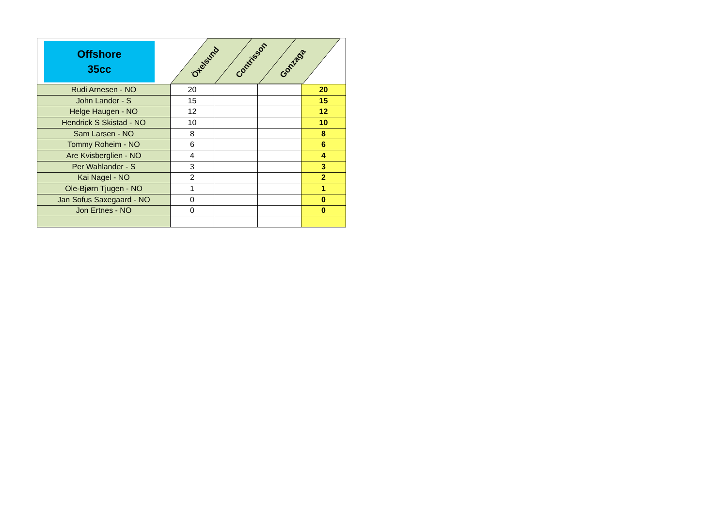Offshore
35cc
Öxelsund Contrisson Gonzaga
| Rudi Arnesen - NO | 20 | | | 20 |
| John Lander - S | 15 | | | 15 |
| Helge Haugen - NO | 12 | | | 12 |
| Hendrick S Skistad - NO | 10 | | | 10 |
| Sam Larsen - NO | 8 | | | 8 |
| Tommy Roheim - NO | 6 | | | 6 |
| Are Kvisberglien - NO | 4 | | | 4 |
| Per Wahlander - S | 3 | | | 3 |
| Kai Nagel - NO | 2 | | | 2 |
| Ole-Bjørn Tjugen - NO | 1 | | | 1 |
| Jan Sofus Saxegaard - NO | 0 | | | 0 |
| Jon Ertnes - NO | 0 | | | 0 |